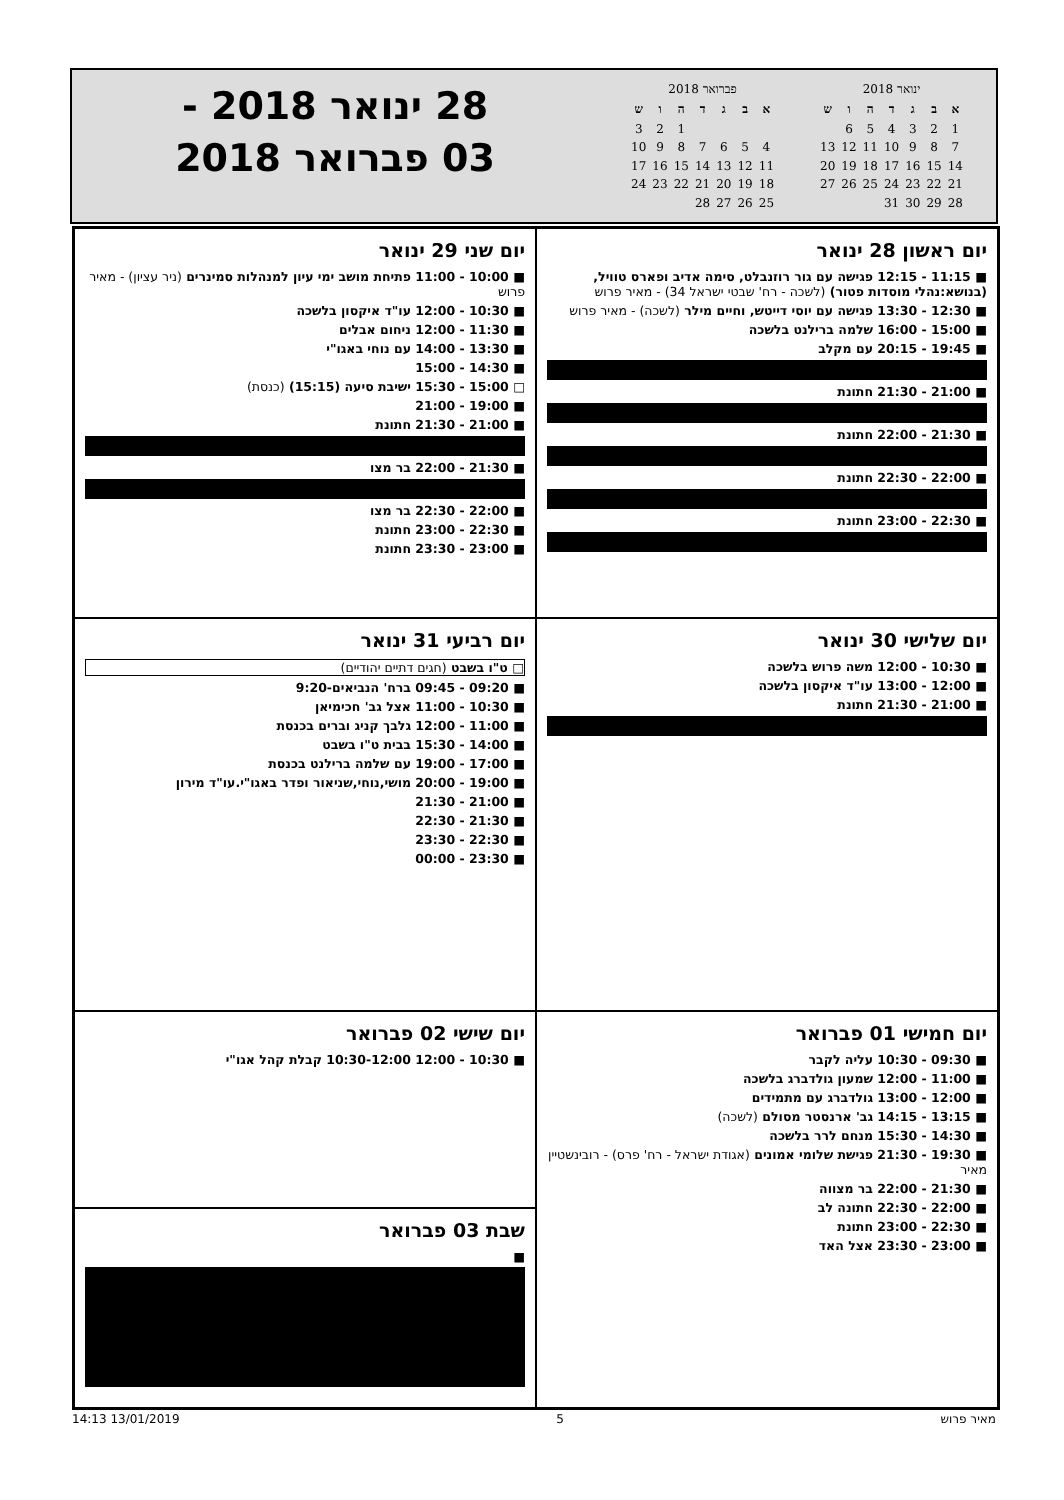| ינואר 2018 | | | | | | |
| א | ב | ג | ד | ה | ו | ש |
| 1 | 2 | 3 | 4 | 5 | 6 | |
| 7 | 8 | 9 | 10 | 11 | 12 | 13 |
| 14 | 15 | 16 | 17 | 18 | 19 | 20 |
| 21 | 22 | 23 | 24 | 25 | 26 | 27 |
| 28 | 29 | 30 | 31 | | | |
| פברואר 2018 | | | | | | |
| א | ב | ג | ד | ה | ו | ש |
| | | | | 1 | 2 | 3 |
| 4 | 5 | 6 | 7 | 8 | 9 | 10 |
| 11 | 12 | 13 | 14 | 15 | 16 | 17 |
| 18 | 19 | 20 | 21 | 22 | 23 | 24 |
| 25 | 26 | 27 | 28 | | | |
28 ינואר 2018 -
03 פברואר 2018
יום ראשון 28 ינואר
■ 11:15 - 12:15 פגישה עם גור רוזנבלט, סימה אדיב ופארס טוויל, (בנושא:נהלי מוסדות פטור) (לשכה - רח' שבטי ישראל 34) - מאיר פרוש
■ 12:30 - 13:30 פגישה עם יוסי דייטש, וחיים מילר (לשכה) - מאיר פרוש
■ 15:00 - 16:00 שלמה ברילנט בלשכה
■ 19:45 - 20:15 עם מקלב
■ 21:00 - 21:30 חתונת
■ 21:30 - 22:00 חתונת
■ 22:00 - 22:30 חתונת
■ 22:30 - 23:00 חתונת
יום שני 29 ינואר
■ 10:00 - 11:00 פתיחת מושב ימי עיון למנהלות סמינרים (ניר עציון) - מאיר פרוש
■ 10:30 - 12:00 עו"ד איקסון בלשכה
■ 11:30 - 12:00 ניחום אבלים
■ 13:30 - 14:00 עם נוחי באגו"י
■ 14:30 - 15:00
□ 15:00 - 15:30 ישיבת סיעה (15:15) (כנסת)
■ 19:00 - 21:00
■ 21:00 - 21:30 חתונת
■ 21:30 - 22:00 בר מצו
■ 22:00 - 22:30 בר מצו
■ 22:30 - 23:00 חתונת
■ 23:00 - 23:30 חתונת
יום שלישי 30 ינואר
■ 10:30 - 12:00 משה פרוש בלשכה
■ 12:00 - 13:00 עו"ד איקסון בלשכה
■ 21:00 - 21:30 חתונת
יום רביעי 31 ינואר
□ ט"ו בשבט (חגים דתיים יהודיים)
■ 09:20 - 09:45 ברח' הנביאים-9:20
■ 10:30 - 11:00 אצל גב' חכימיאן
■ 11:00 - 12:00 גלבך קניג וברים בכנסת
■ 14:00 - 15:30 בבית ט"ו בשבט
■ 17:00 - 19:00 עם שלמה ברילנט בכנסת
■ 19:00 - 20:00 מושי,נוחי,שניאור ופדר באגו"י.עו"ד מירון
■ 21:00 - 21:30
■ 21:30 - 22:30
■ 22:30 - 23:30
■ 23:30 - 00:00
יום חמישי 01 פברואר
■ 09:30 - 10:30 עליה לקבר
■ 11:00 - 12:00 שמעון גולדברג בלשכה
■ 12:00 - 13:00 גולדברג עם מתמידים
■ 13:15 - 14:15 גב' ארנסטר מסולם (לשכה)
■ 14:30 - 15:30 מנחם לרר בלשכה
■ 19:30 - 21:30 פגישת שלומי אמונים (אגודת ישראל - רח' פרס) - רובינשטיין מאיר
■ 21:30 - 22:00 בר מצווה
■ 22:00 - 22:30 חתונה לב
■ 22:30 - 23:00 חתונת
■ 23:00 - 23:30 אצל האד
יום שישי 02 פברואר
■ 10:30 - 12:00 10:30-12:00 קבלת קהל אגו"י
שבת 03 פברואר
■
מאיר פרוש 5 13/01/2019 14:13